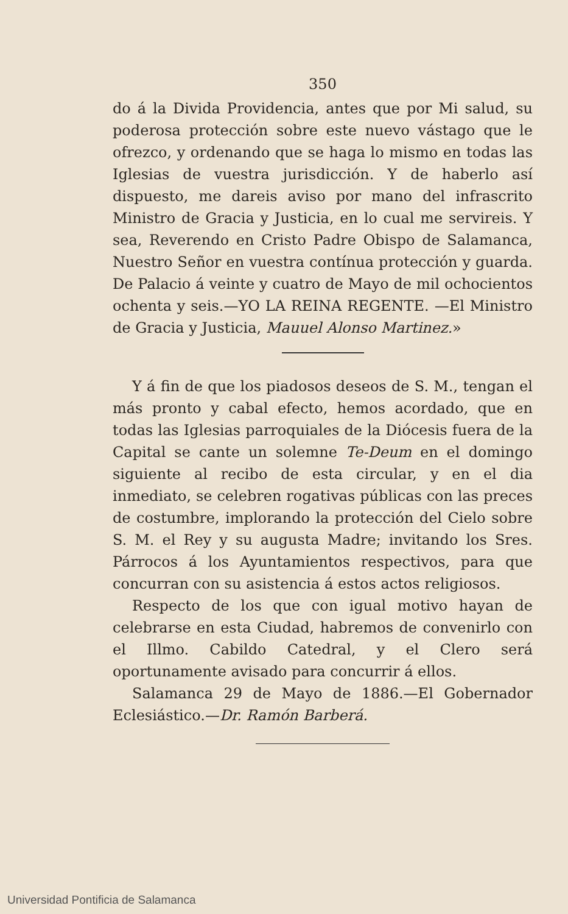350
do á la Divida Providencia, antes que por Mi salud, su poderosa protección sobre este nuevo vástago que le ofrezco, y ordenando que se haga lo mismo en todas las Iglesias de vuestra jurisdicción. Y de haberlo así dispuesto, me dareis aviso por mano del infrascrito Ministro de Gracia y Justicia, en lo cual me servireis. Y sea, Reverendo en Cristo Padre Obispo de Salamanca, Nuestro Señor en vuestra contínua protección y guarda. De Palacio á veinte y cuatro de Mayo de mil ochocientos ochenta y seis.—YO LA REINA REGENTE. —El Ministro de Gracia y Justicia, Mauuel Alonso Martinez.»
Y á fin de que los piadosos deseos de S. M., tengan el más pronto y cabal efecto, hemos acordado, que en todas las Iglesias parroquiales de la Diócesis fuera de la Capital se cante un solemne Te-Deum en el domingo siguiente al recibo de esta circular, y en el dia inmediato, se celebren rogativas públicas con las preces de costumbre, implorando la protección del Cielo sobre S. M. el Rey y su augusta Madre; invitando los Sres. Párrocos á los Ayuntamientos respectivos, para que concurran con su asistencia á estos actos religiosos.
Respecto de los que con igual motivo hayan de celebrarse en esta Ciudad, habremos de convenirlo con el Illmo. Cabildo Catedral, y el Clero será oportunamente avisado para concurrir á ellos.
Salamanca 29 de Mayo de 1886.—El Gobernador Eclesiástico.—Dr. Ramón Barberá.
Universidad Pontificia de Salamanca